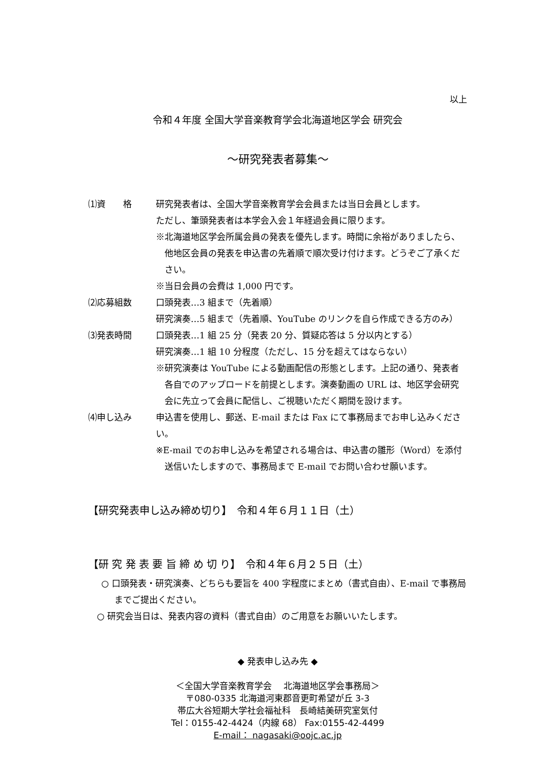以上
令和４年度 全国大学音楽教育学会北海道地区学会 研究会
～研究発表者募集～
⑴資　　格 研究発表者は、全国大学音楽教育学会会員または当日会員とします。
ただし、筆頭発表者は本学会入会１年経過会員に限ります。
※北海道地区学会所属会員の発表を優先します。時間に余裕がありましたら、他地区会員の発表を申込書の先着順で順次受け付けます。どうぞご了承ください。
※当日会員の会費は 1,000 円です。
⑵応募組数 口頭発表…3 組まで（先着順）
研究演奏…5 組まで（先着順、YouTube のリンクを自ら作成できる方のみ）
⑶発表時間 口頭発表…1 組 25 分（発表 20 分、質疑応答は 5 分以内とする）
研究演奏…1 組 10 分程度（ただし、15 分を超えてはならない）
※研究演奏は YouTube による動画配信の形態とします。上記の通り、発表者各自でのアップロードを前提とします。演奏動画の URL は、地区学会研究会に先立って会員に配信し、ご視聴いただく期間を設けます。
⑷申し込み 申込書を使用し、郵送、E-mail または Fax にて事務局までお申し込みください。
※E-mail でのお申し込みを希望される場合は、申込書の雛形（Word）を添付送信いたしますので、事務局まで E-mail でお問い合わせ願います。
【研究発表申し込み締め切り】　令和４年６月１１日（土）
【研 究 発 表 要 旨 締 め 切 り】　令和４年６月２５日（土）
○ 口頭発表・研究演奏、どちらも要旨を 400 字程度にまとめ（書式自由）、E-mail で事務局までご提出ください。
○ 研究会当日は、発表内容の資料（書式自由）のご用意をお願いいたします。
◆ 発表申し込み先 ◆
＜全国大学音楽教育学会　 北海道地区学会事務局＞
〒080-0335 北海道河東郡音更町希望が丘 3-3
帯広大谷短期大学社会福祉科　長崎結美研究室気付
Tel：0155-42-4424（内線 68） Fax:0155-42-4499
E-mail： nagasaki@oojc.ac.jp